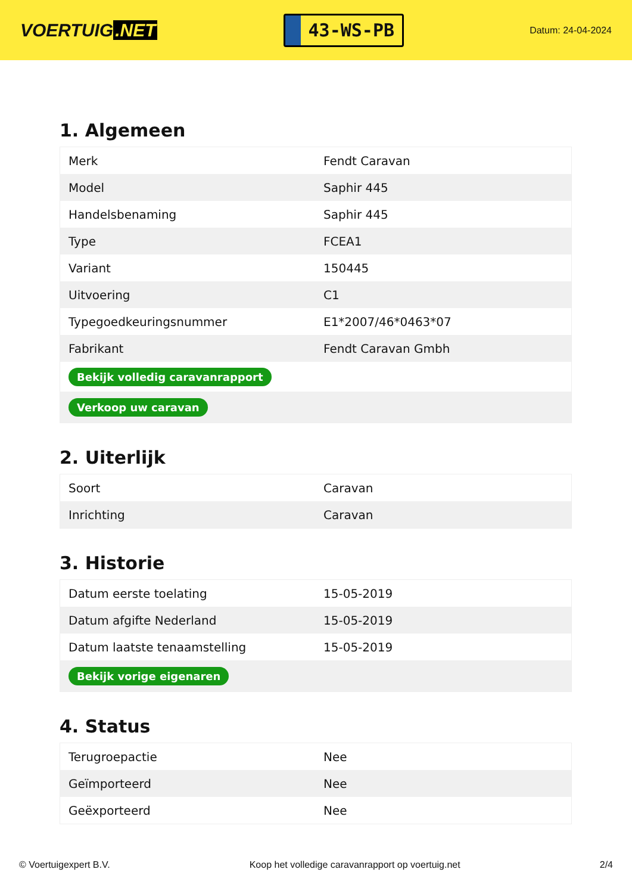VOERTUIG.NET
43-WS-PB
Datum: 24-04-2024
1. Algemeen
| Merk | Fendt Caravan |
| Model | Saphir 445 |
| Handelsbenaming | Saphir 445 |
| Type | FCEA1 |
| Variant | 150445 |
| Uitvoering | C1 |
| Typegoedkeuringsnummer | E1*2007/46*0463*07 |
| Fabrikant | Fendt Caravan Gmbh |
| Bekijk volledig caravanrapport | |
| Verkoop uw caravan | |
2. Uiterlijk
| Soort | Caravan |
| Inrichting | Caravan |
3. Historie
| Datum eerste toelating | 15-05-2019 |
| Datum afgifte Nederland | 15-05-2019 |
| Datum laatste tenaamstelling | 15-05-2019 |
| Bekijk vorige eigenaren | |
4. Status
| Terugroepactie | Nee |
| Geïmporteerd | Nee |
| Geëxporteerd | Nee |
© Voertuigexpert B.V. Koop het volledige caravanrapport op voertuig.net 2/4